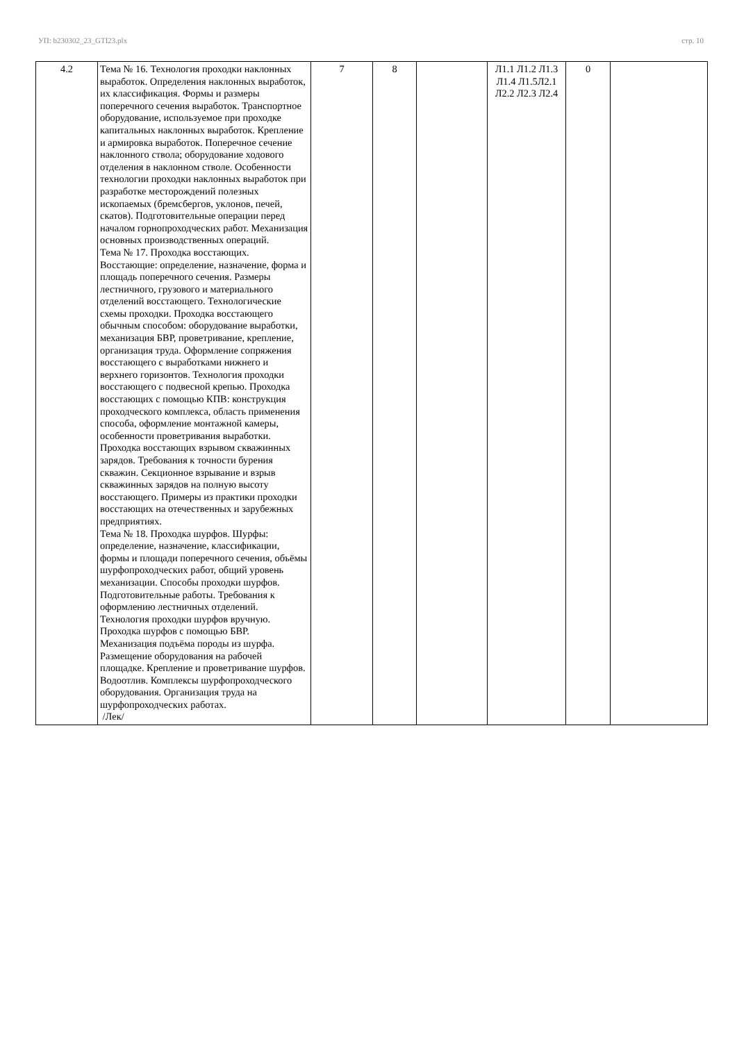УП: b230302_23_GTI23.plx стр. 10
| 4.2 | Тема № 16. Технология проходки наклонных выработок. Определения наклонных выработок, их классификация. Формы и размеры поперечного сечения выработок. Транспортное оборудование, используемое при проходке капитальных наклонных выработок. Крепление и армировка выработок. Поперечное сечение наклонного ствола; оборудование ходового отделения в наклонном стволе. Особенности технологии проходки наклонных выработок при разработке месторождений полезных ископаемых (бремсбергов, уклонов, печей, скатов). Подготовительные операции перед началом горнопроходческих работ. Механизация основных производственных операций. Тема № 17. Проходка восстающих. Восстающие: определение, назначение, форма и площадь поперечного сечения. Размеры лестничного, грузового и материального отделений восстающего. Технологические схемы проходки. Проходка восстающего обычным способом: оборудование выработки, механизация БВР, проветривание, крепление, организация труда. Оформление сопряжения восстающего с выработками нижнего и верхнего горизонтов. Технология проходки восстающего с подвесной крепью. Проходка восстающих с помощью КПВ: конструкция проходческого комплекса, область применения способа, оформление монтажной камеры, особенности проветривания выработки. Проходка восстающих взрывом скважинных зарядов. Требования к точности бурения скважин. Секционное взрывание и взрыв скважинных зарядов на полную высоту восстающего. Примеры из практики проходки восстающих на отечественных и зарубежных предприятиях. Тема № 18. Проходка шурфов. Шурфы: определение, назначение, классификации, формы и площади поперечного сечения, объёмы шурфопроходческих работ, общий уровень механизации. Способы проходки шурфов. Подготовительные работы. Требования к оформлению лестничных отделений. Технология проходки шурфов вручную. Проходка шурфов с помощью БВР. Механизация подъёма породы из шурфа. Размещение оборудования на рабочей площадке. Крепление и проветривание шурфов. Водоотлив. Комплексы шурфопроходческого оборудования. Организация труда на шурфопроходческих работах. /Лек/ | 7 | 8 | | Л1.1 Л1.2 Л1.3 Л1.4 Л1.5Л2.1 Л2.2 Л2.3 Л2.4 | 0 | |